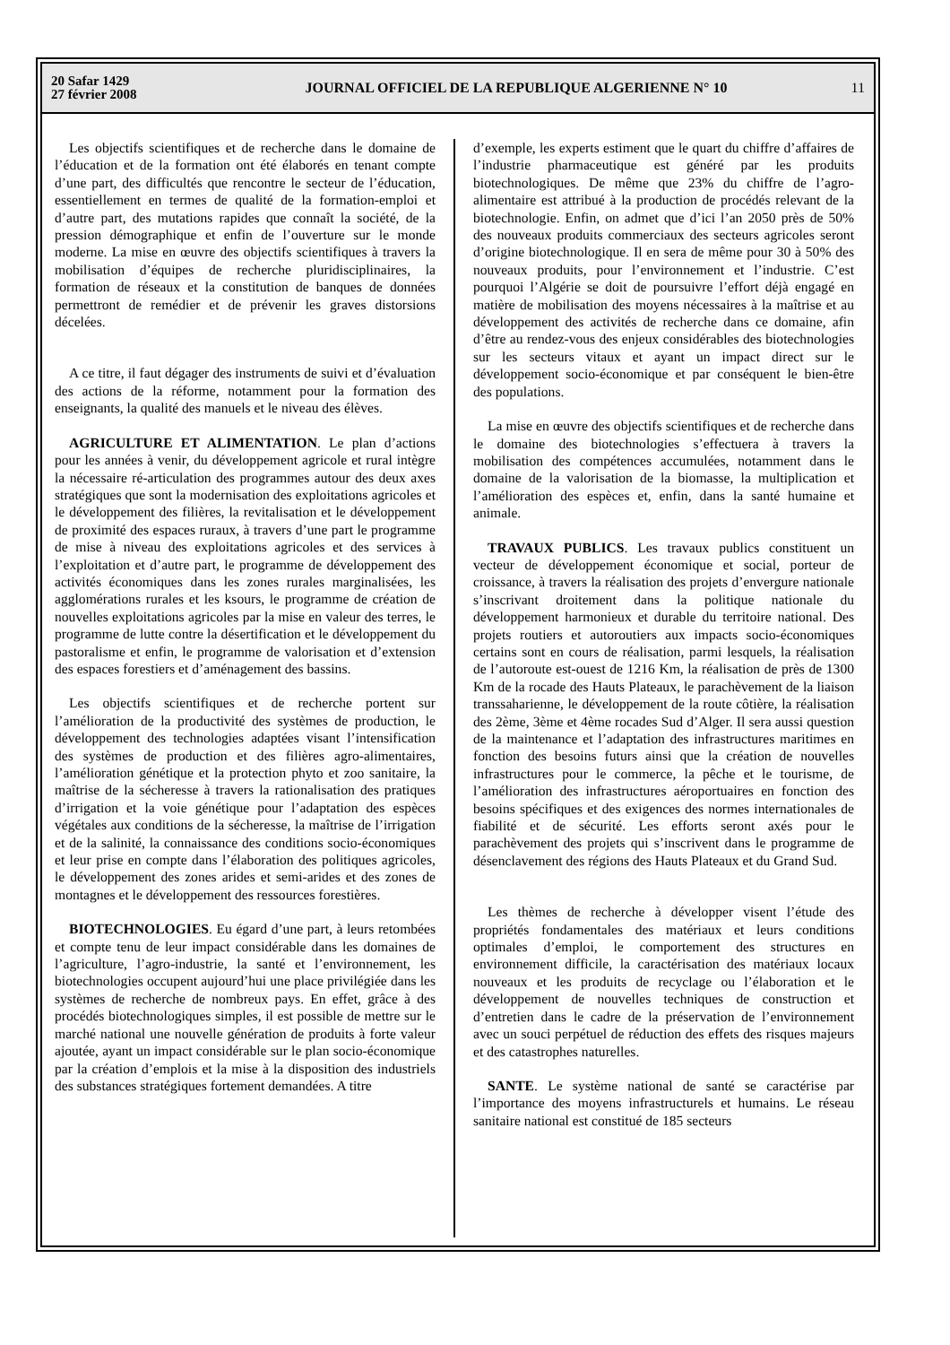20 Safar 1429
27 février 2008
JOURNAL OFFICIEL DE LA REPUBLIQUE ALGERIENNE N° 10
11
Les objectifs scientifiques et de recherche dans le domaine de l’éducation et de la formation ont été élaborés en tenant compte d’une part, des difficultés que rencontre le secteur de l’éducation, essentiellement en termes de qualité de la formation-emploi et d’autre part, des mutations rapides que connaît la société, de la pression démographique et enfin de l’ouverture sur le monde moderne. La mise en œuvre des objectifs scientifiques à travers la mobilisation d’équipes de recherche pluridisciplinaires, la formation de réseaux et la constitution de banques de données permettront de remédier et de prévenir les graves distorsions décelées.
A ce titre, il faut dégager des instruments de suivi et d’évaluation des actions de la réforme, notamment pour la formation des enseignants, la qualité des manuels et le niveau des élèves.
AGRICULTURE ET ALIMENTATION. Le plan d’actions pour les années à venir, du développement agricole et rural intègre la nécessaire ré-articulation des programmes autour des deux axes stratégiques que sont la modernisation des exploitations agricoles et le développement des filières, la revitalisation et le développement de proximité des espaces ruraux, à travers d’une part le programme de mise à niveau des exploitations agricoles et des services à l’exploitation et d’autre part, le programme de développement des activités économiques dans les zones rurales marginalisées, les agglomérations rurales et les ksours, le programme de création de nouvelles exploitations agricoles par la mise en valeur des terres, le programme de lutte contre la désertification et le développement du pastoralisme et enfin, le programme de valorisation et d’extension des espaces forestiers et d’aménagement des bassins.
Les objectifs scientifiques et de recherche portent sur l’amélioration de la productivité des systèmes de production, le développement des technologies adaptées visant l’intensification des systèmes de production et des filières agro-alimentaires, l’amélioration génétique et la protection phyto et zoo sanitaire, la maîtrise de la sécheresse à travers la rationalisation des pratiques d’irrigation et la voie génétique pour l’adaptation des espèces végétales aux conditions de la sécheresse, la maîtrise de l’irrigation et de la salinité, la connaissance des conditions socio-économiques et leur prise en compte dans l’élaboration des politiques agricoles, le développement des zones arides et semi-arides et des zones de montagnes et le développement des ressources forestières.
BIOTECHNOLOGIES. Eu égard d’une part, à leurs retombées et compte tenu de leur impact considérable dans les domaines de l’agriculture, l’agro-industrie, la santé et l’environnement, les biotechnologies occupent aujourd’hui une place privilégiée dans les systèmes de recherche de nombreux pays. En effet, grâce à des procédés biotechnologiques simples, il est possible de mettre sur le marché national une nouvelle génération de produits à forte valeur ajoutée, ayant un impact considérable sur le plan socio-économique par la création d’emplois et la mise à la disposition des industriels des substances stratégiques fortement demandées. A titre
d’exemple, les experts estiment que le quart du chiffre d’affaires de l’industrie pharmaceutique est généré par les produits biotechnologiques. De même que 23% du chiffre de l’agro-alimentaire est attribué à la production de procédés relevant de la biotechnologie. Enfin, on admet que d’ici l’an 2050 près de 50% des nouveaux produits commerciaux des secteurs agricoles seront d’origine biotechnologique. Il en sera de même pour 30 à 50% des nouveaux produits, pour l’environnement et l’industrie. C’est pourquoi l’Algérie se doit de poursuivre l’effort déjà engagé en matière de mobilisation des moyens nécessaires à la maîtrise et au développement des activités de recherche dans ce domaine, afin d’être au rendez-vous des enjeux considérables des biotechnologies sur les secteurs vitaux et ayant un impact direct sur le développement socio-économique et par conséquent le bien-être des populations.
La mise en œuvre des objectifs scientifiques et de recherche dans le domaine des biotechnologies s’effectuera à travers la mobilisation des compétences accumulées, notamment dans le domaine de la valorisation de la biomasse, la multiplication et l’amélioration des espèces et, enfin, dans la santé humaine et animale.
TRAVAUX PUBLICS. Les travaux publics constituent un vecteur de développement économique et social, porteur de croissance, à travers la réalisation des projets d’envergure nationale s’inscrivant droitement dans la politique nationale du développement harmonieux et durable du territoire national. Des projets routiers et autoroutiers aux impacts socio-économiques certains sont en cours de réalisation, parmi lesquels, la réalisation de l’autoroute est-ouest de 1216 Km, la réalisation de près de 1300 Km de la rocade des Hauts Plateaux, le parachèvement de la liaison transsaharienne, le développement de la route côtière, la réalisation des 2ème, 3ème et 4ème rocades Sud d’Alger. Il sera aussi question de la maintenance et l’adaptation des infrastructures maritimes en fonction des besoins futurs ainsi que la création de nouvelles infrastructures pour le commerce, la pêche et le tourisme, de l’amélioration des infrastructures aéroportuaires en fonction des besoins spécifiques et des exigences des normes internationales de fiabilité et de sécurité. Les efforts seront axés pour le parachèvement des projets qui s’inscrivent dans le programme de désenclavement des régions des Hauts Plateaux et du Grand Sud.
Les thèmes de recherche à développer visent l’étude des propriétés fondamentales des matériaux et leurs conditions optimales d’emploi, le comportement des structures en environnement difficile, la caractérisation des matériaux locaux nouveaux et les produits de recyclage ou l’élaboration et le développement de nouvelles techniques de construction et d’entretien dans le cadre de la préservation de l’environnement avec un souci perpétuel de réduction des effets des risques majeurs et des catastrophes naturelles.
SANTE. Le système national de santé se caractérise par l’importance des moyens infrastructurels et humains. Le réseau sanitaire national est constitué de 185 secteurs